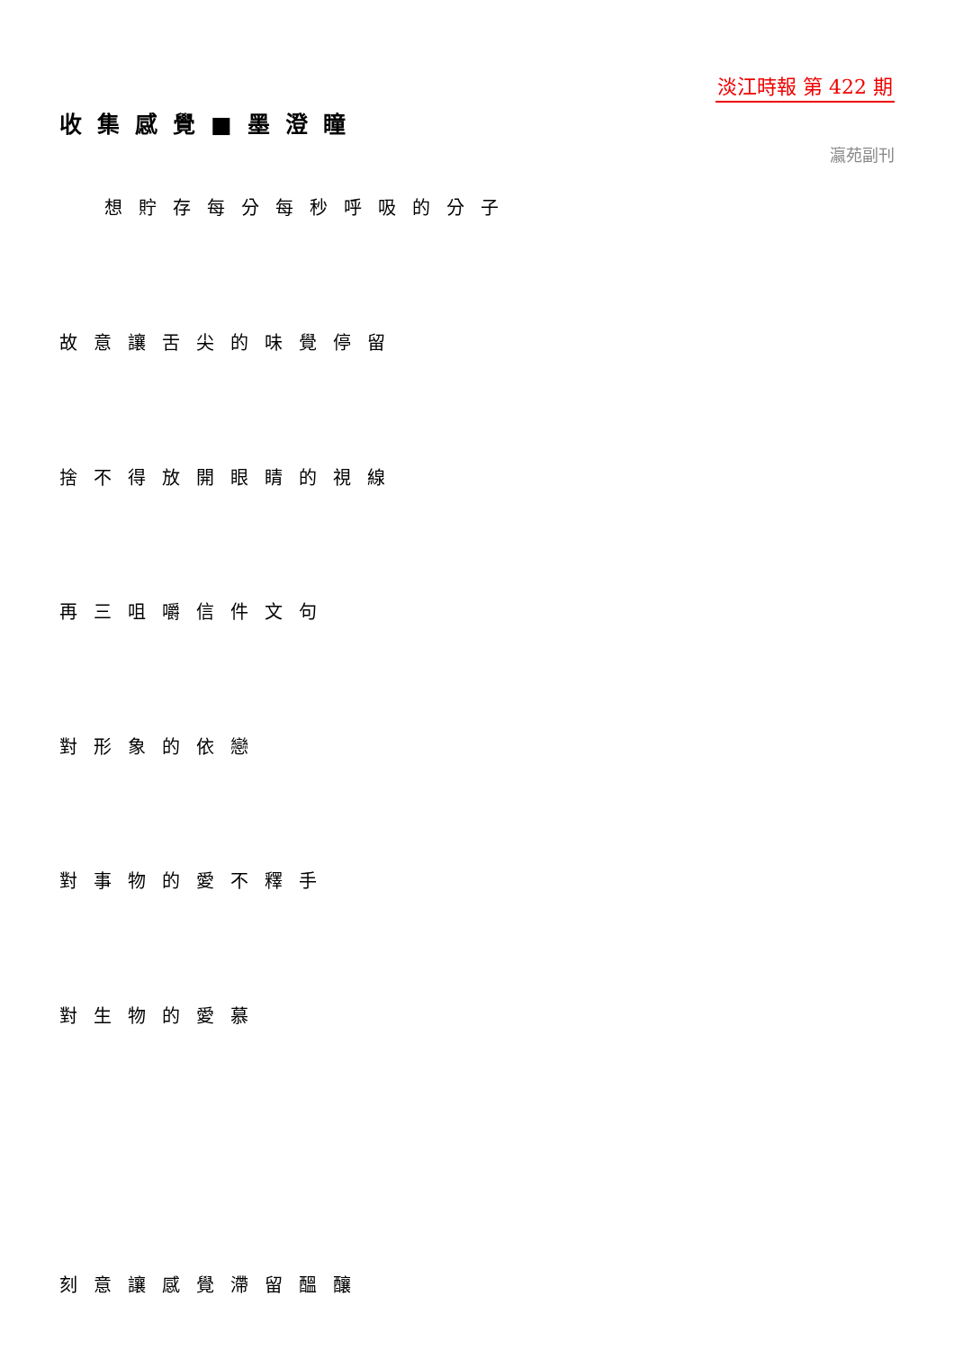淡江時報 第 422 期
收集感覺■墨澄瞳
瀛苑副刊
想貯存每分每秒呼吸的分子
故意讓舌尖的味覺停留
捨不得放開眼睛的視線
再三咀嚼信件文句
對形象的依戀
對事物的愛不釋手
對生物的愛慕
刻意讓感覺滯留醞釀